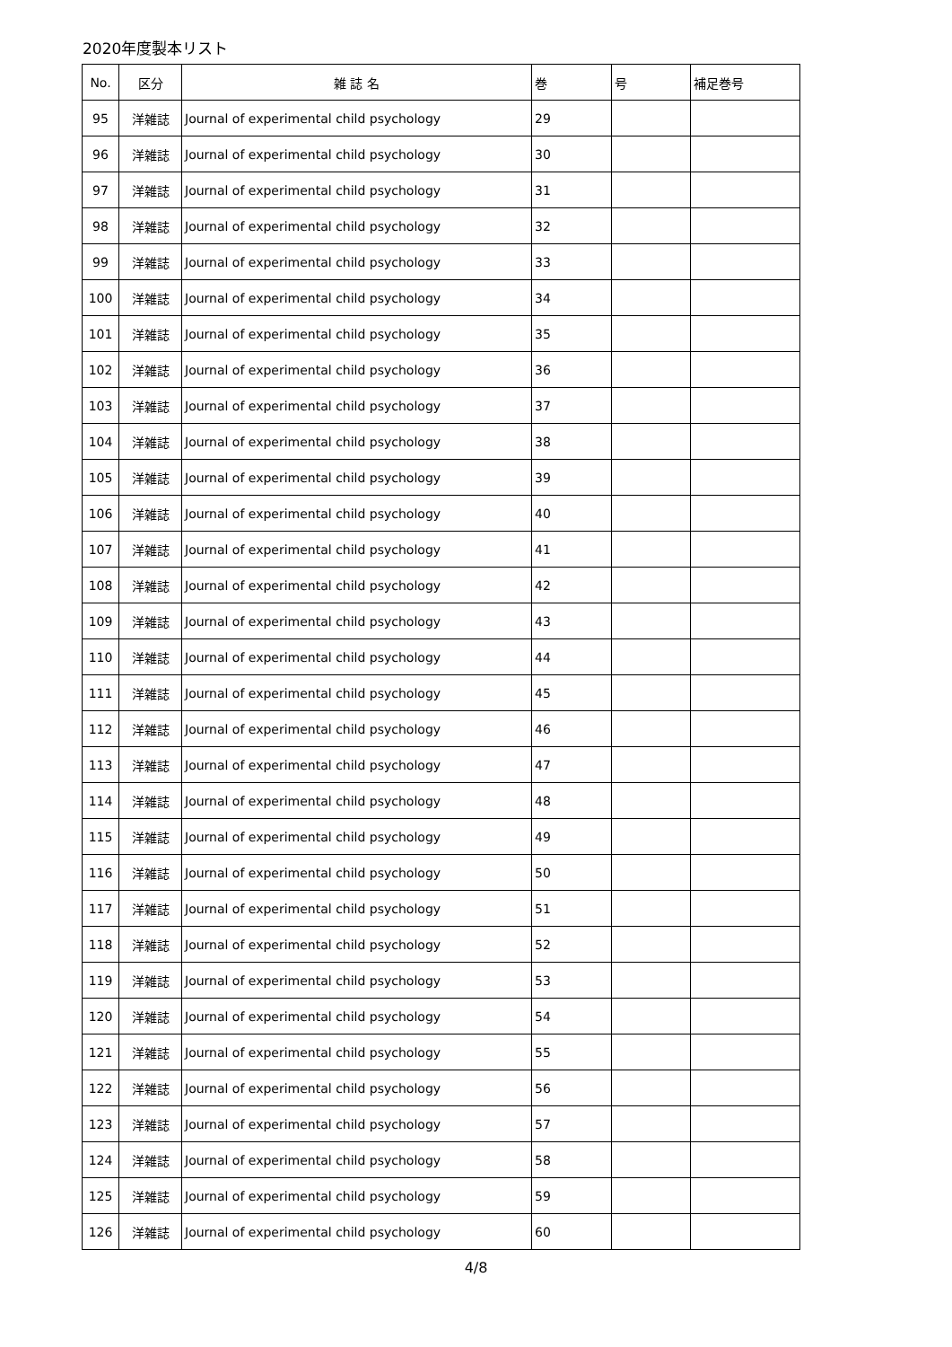2020年度製本リスト
| No. | 区分 | 雑 誌 名 | 巻 | 号 | 補足巻号 |
| --- | --- | --- | --- | --- | --- |
| 95 | 洋雑誌 | Journal of experimental child psychology | 29 | | |
| 96 | 洋雑誌 | Journal of experimental child psychology | 30 | | |
| 97 | 洋雑誌 | Journal of experimental child psychology | 31 | | |
| 98 | 洋雑誌 | Journal of experimental child psychology | 32 | | |
| 99 | 洋雑誌 | Journal of experimental child psychology | 33 | | |
| 100 | 洋雑誌 | Journal of experimental child psychology | 34 | | |
| 101 | 洋雑誌 | Journal of experimental child psychology | 35 | | |
| 102 | 洋雑誌 | Journal of experimental child psychology | 36 | | |
| 103 | 洋雑誌 | Journal of experimental child psychology | 37 | | |
| 104 | 洋雑誌 | Journal of experimental child psychology | 38 | | |
| 105 | 洋雑誌 | Journal of experimental child psychology | 39 | | |
| 106 | 洋雑誌 | Journal of experimental child psychology | 40 | | |
| 107 | 洋雑誌 | Journal of experimental child psychology | 41 | | |
| 108 | 洋雑誌 | Journal of experimental child psychology | 42 | | |
| 109 | 洋雑誌 | Journal of experimental child psychology | 43 | | |
| 110 | 洋雑誌 | Journal of experimental child psychology | 44 | | |
| 111 | 洋雑誌 | Journal of experimental child psychology | 45 | | |
| 112 | 洋雑誌 | Journal of experimental child psychology | 46 | | |
| 113 | 洋雑誌 | Journal of experimental child psychology | 47 | | |
| 114 | 洋雑誌 | Journal of experimental child psychology | 48 | | |
| 115 | 洋雑誌 | Journal of experimental child psychology | 49 | | |
| 116 | 洋雑誌 | Journal of experimental child psychology | 50 | | |
| 117 | 洋雑誌 | Journal of experimental child psychology | 51 | | |
| 118 | 洋雑誌 | Journal of experimental child psychology | 52 | | |
| 119 | 洋雑誌 | Journal of experimental child psychology | 53 | | |
| 120 | 洋雑誌 | Journal of experimental child psychology | 54 | | |
| 121 | 洋雑誌 | Journal of experimental child psychology | 55 | | |
| 122 | 洋雑誌 | Journal of experimental child psychology | 56 | | |
| 123 | 洋雑誌 | Journal of experimental child psychology | 57 | | |
| 124 | 洋雑誌 | Journal of experimental child psychology | 58 | | |
| 125 | 洋雑誌 | Journal of experimental child psychology | 59 | | |
| 126 | 洋雑誌 | Journal of experimental child psychology | 60 | | |
4/8